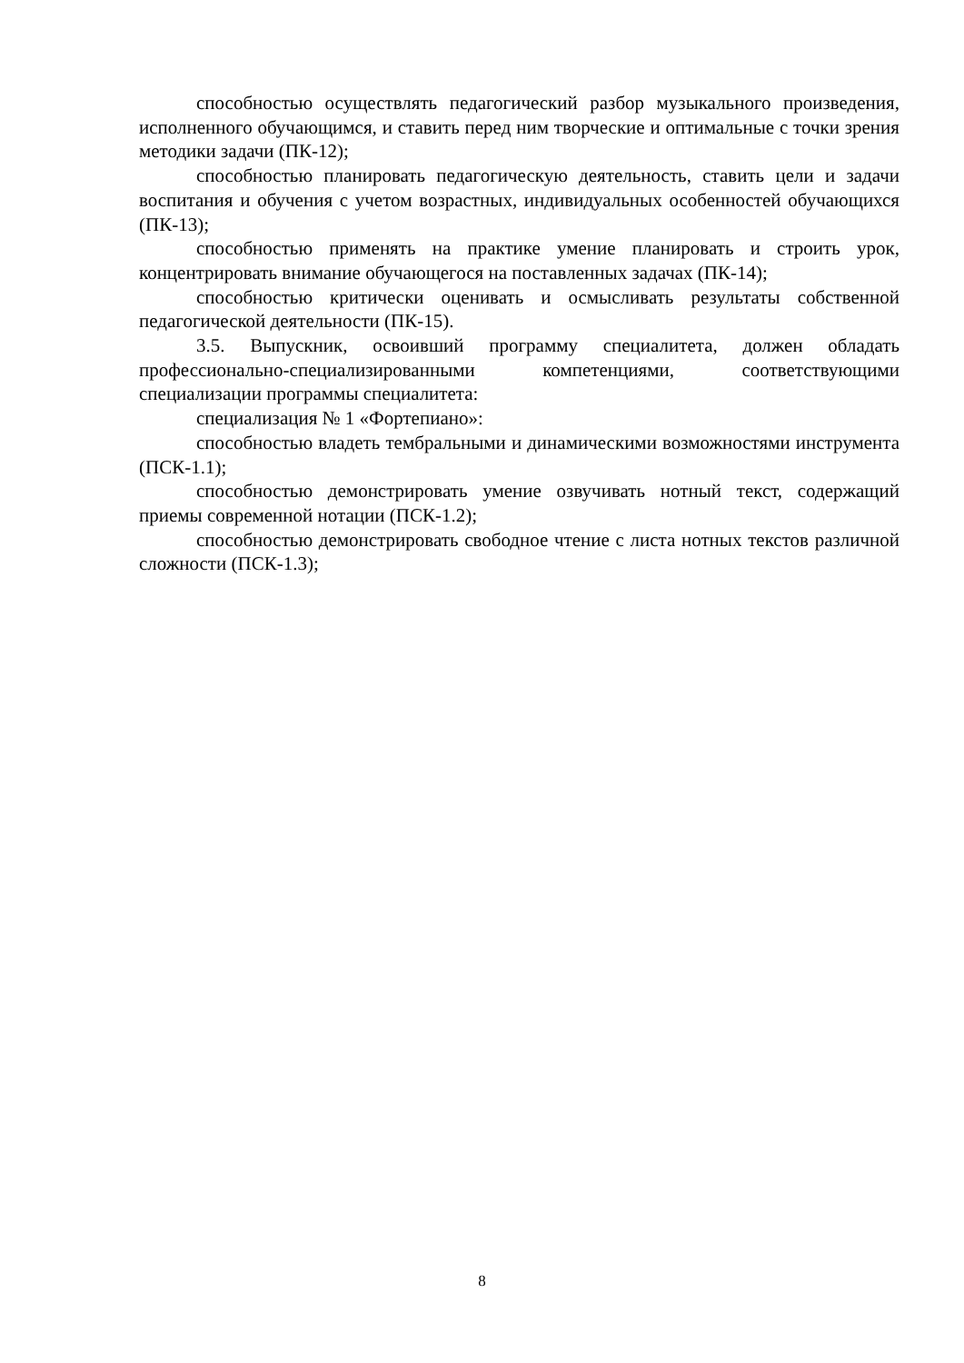способностью осуществлять педагогический разбор музыкального произведения, исполненного обучающимся, и ставить перед ним творческие и оптимальные с точки зрения методики задачи (ПК-12);
способностью планировать педагогическую деятельность, ставить цели и задачи воспитания и обучения с учетом возрастных, индивидуальных особенностей обучающихся (ПК-13);
способностью применять на практике умение планировать и строить урок, концентрировать внимание обучающегося на поставленных задачах (ПК-14);
способностью критически оценивать и осмысливать результаты собственной педагогической деятельности (ПК-15).
3.5. Выпускник, освоивший программу специалитета, должен обладать профессионально-специализированными компетенциями, соответствующими специализации программы специалитета:
специализация № 1 «Фортепиано»:
способностью владеть тембральными и динамическими возможностями инструмента (ПСК-1.1);
способностью демонстрировать умение озвучивать нотный текст, содержащий приемы современной нотации (ПСК-1.2);
способностью демонстрировать свободное чтение с листа нотных текстов различной сложности (ПСК-1.3);
8